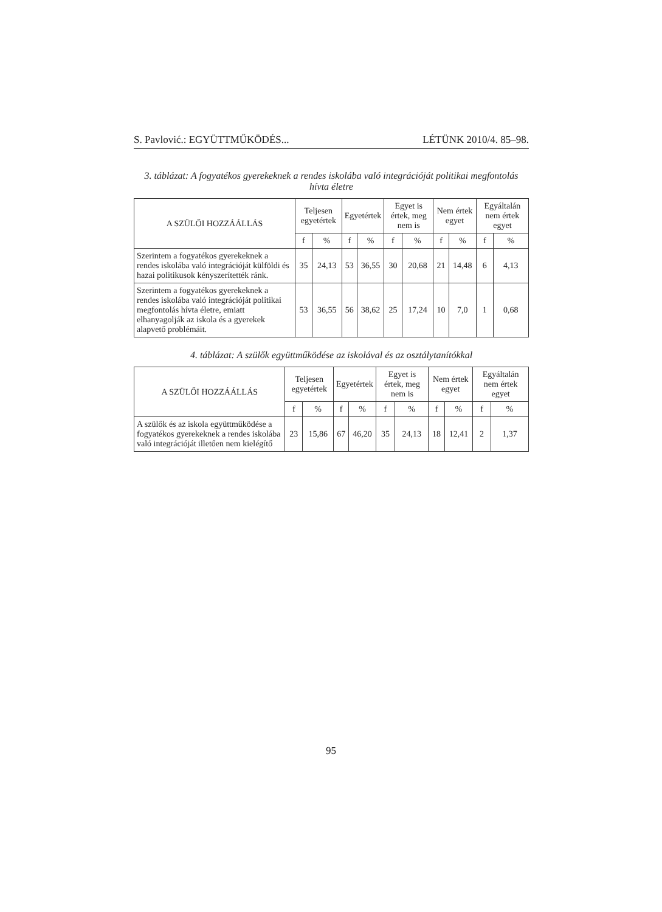S. Pavlović.: EGYÜTTMŰKÖDÉS... LÉTÜNK 2010/4. 85–98.
3. táblázat: A fogyatékos gyerekeknek a rendes iskolába való integrációját politikai megfontolás hívta életre
| A SZÜLŐI HOZZÁÁLLÁS | Teljesen egyetértek | | Egyetértek | | Egyet is értek, meg nem is | | Nem értek egyet | | Egyáltalán nem értek egyet | |
| --- | --- | --- | --- | --- | --- | --- | --- | --- | --- | --- |
| | f | % | f | % | f | % | f | % | f | % |
| Szerintem a fogyatékos gyerekeknek a rendes iskolába való integrációját külföldi és hazai politikusok kényszerítették ránk. | 35 | 24,13 | 53 | 36,55 | 30 | 20,68 | 21 | 14,48 | 6 | 4,13 |
| Szerintem a fogyatékos gyerekeknek a rendes iskolába való integrációját politikai megfontolás hívta életre, emiatt elhanyagolják az iskola és a gyerekek alapvető problémáit. | 53 | 36,55 | 56 | 38,62 | 25 | 17,24 | 10 | 7,0 | 1 | 0,68 |
4. táblázat: A szülők együttműködése az iskolával és az osztálytanítókkal
| A SZÜLŐI HOZZÁÁLLÁS | Teljesen egyetértek | | Egyetértek | | Egyet is értek, meg nem is | | Nem értek egyet | | Egyáltalán nem értek egyet | |
| --- | --- | --- | --- | --- | --- | --- | --- | --- | --- | --- |
| | f | % | f | % | f | % | f | % | f | % |
| A szülők és az iskola együttműködése a fogyatékos gyerekeknek a rendes iskolába való integrációját illetően nem kielégítő | 23 | 15,86 | 67 | 46,20 | 35 | 24,13 | 18 | 12,41 | 2 | 1,37 |
95